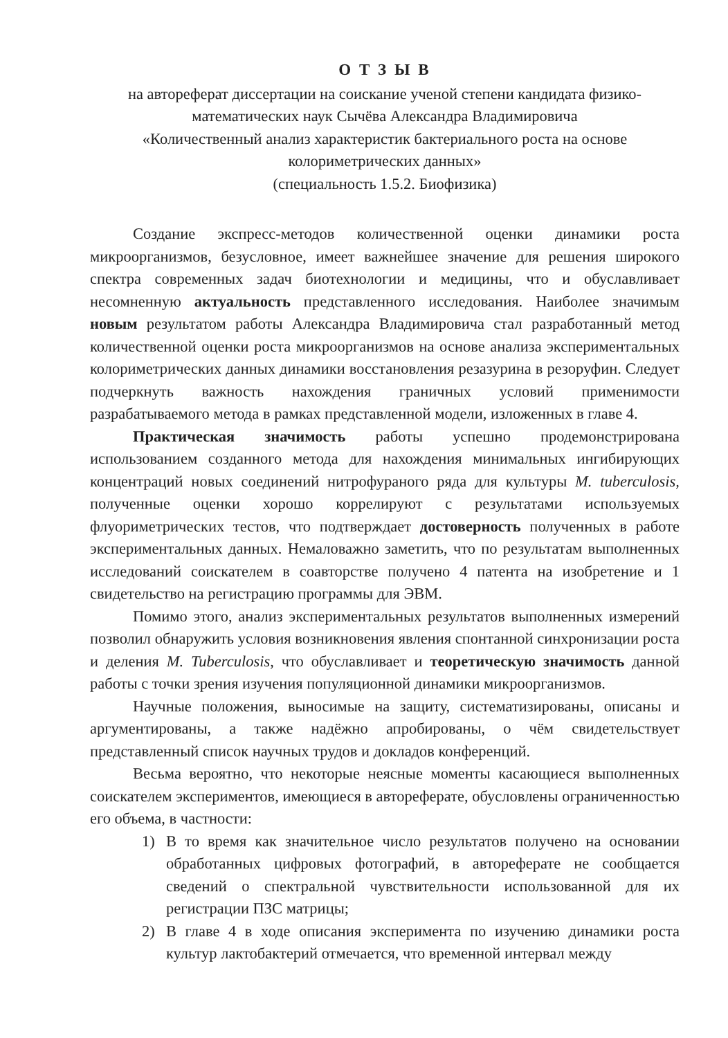О Т З Ы В
на автореферат диссертации на соискание ученой степени кандидата физико-математических наук Сычёва Александра Владимировича
«Количественный анализ характеристик бактериального роста на основе колориметрических данных»
(специальность 1.5.2. Биофизика)
Создание экспресс-методов количественной оценки динамики роста микроорганизмов, безусловное, имеет важнейшее значение для решения широкого спектра современных задач биотехнологии и медицины, что и обуславливает несомненную актуальность представленного исследования. Наиболее значимым новым результатом работы Александра Владимировича стал разработанный метод количественной оценки роста микроорганизмов на основе анализа экспериментальных колориметрических данных динамики восстановления резазурина в резоруфин. Следует подчеркнуть важность нахождения граничных условий применимости разрабатываемого метода в рамках представленной модели, изложенных в главе 4.
Практическая значимость работы успешно продемонстрирована использованием созданного метода для нахождения минимальных ингибирующих концентраций новых соединений нитрофураного ряда для культуры M. tuberculosis, полученные оценки хорошо коррелируют с результатами используемых флуориметрических тестов, что подтверждает достоверность полученных в работе экспериментальных данных. Немаловажно заметить, что по результатам выполненных исследований соискателем в соавторстве получено 4 патента на изобретение и 1 свидетельство на регистрацию программы для ЭВМ.
Помимо этого, анализ экспериментальных результатов выполненных измерений позволил обнаружить условия возникновения явления спонтанной синхронизации роста и деления M. Tuberculosis, что обуславливает и теоретическую значимость данной работы с точки зрения изучения популяционной динамики микроорганизмов.
Научные положения, выносимые на защиту, систематизированы, описаны и аргументированы, а также надёжно апробированы, о чём свидетельствует представленный список научных трудов и докладов конференций.
Весьма вероятно, что некоторые неясные моменты касающиеся выполненных соискателем экспериментов, имеющиеся в автореферате, обусловлены ограниченностью его объема, в частности:
1) В то время как значительное число результатов получено на основании обработанных цифровых фотографий, в автореферате не сообщается сведений о спектральной чувствительности использованной для их регистрации ПЗС матрицы;
2) В главе 4 в ходе описания эксперимента по изучению динамики роста культур лактобактерий отмечается, что временной интервал между